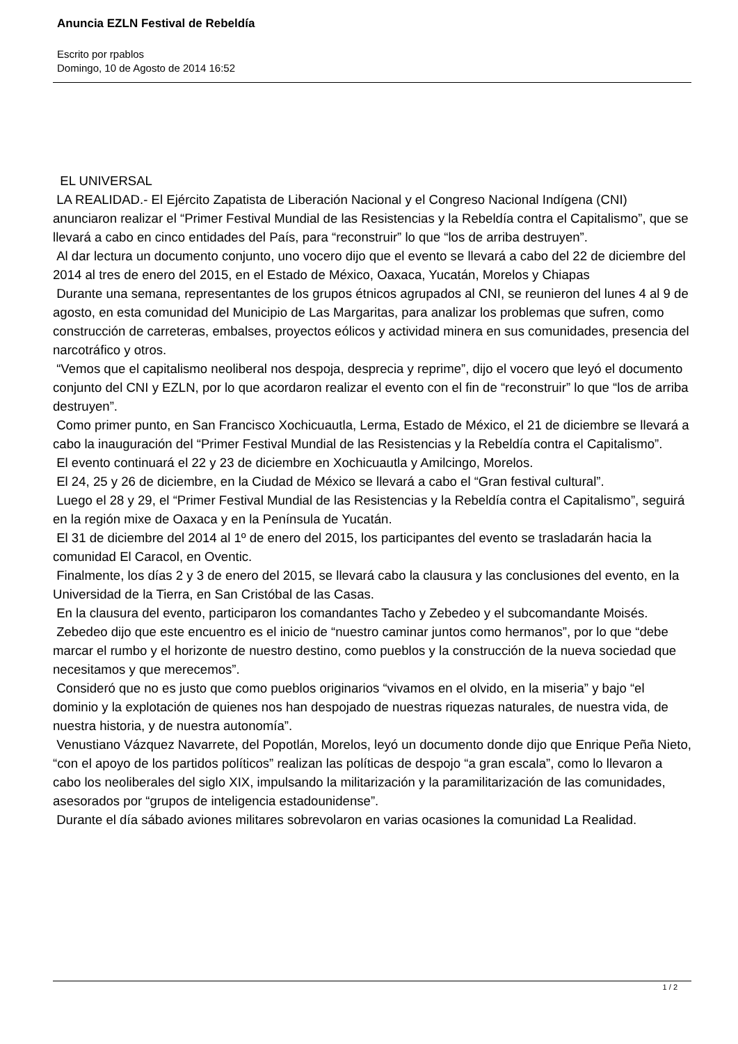Anuncia EZLN Festival de Rebeldía
Escrito por rpablos
Domingo, 10 de Agosto de 2014 16:52
EL UNIVERSAL
LA REALIDAD.- El Ejército Zapatista de Liberación Nacional y el Congreso Nacional Indígena (CNI) anunciaron realizar el “Primer Festival Mundial de las Resistencias y la Rebeldía contra el Capitalismo”, que se llevará a cabo en cinco entidades del País, para “reconstruir” lo que “los de arriba destruyen”.
Al dar lectura un documento conjunto, uno vocero dijo que el evento se llevará a cabo del 22 de diciembre del 2014 al tres de enero del 2015, en el Estado de México, Oaxaca, Yucatán, Morelos y Chiapas
Durante una semana, representantes de los grupos étnicos agrupados al CNI, se reunieron del lunes 4 al 9 de agosto, en esta comunidad del Municipio de Las Margaritas, para analizar los problemas que sufren, como construcción de carreteras, embalses, proyectos eólicos y actividad minera en sus comunidades, presencia del narcotráfico y otros.
“Vemos que el capitalismo neoliberal nos despoja, desprecia y reprime”, dijo el vocero que leyó el documento conjunto del CNI y EZLN, por lo que acordaron realizar el evento con el fin de “reconstruir” lo que “los de arriba destruyen”.
Como primer punto, en San Francisco Xochicuautla, Lerma, Estado de México, el 21 de diciembre se llevará a cabo la inauguración del “Primer Festival Mundial de las Resistencias y la Rebeldía contra el Capitalismo”.
El evento continuará el 22 y 23 de diciembre en Xochicuautla y Amilcingo, Morelos.
El 24, 25 y 26 de diciembre, en la Ciudad de México se llevará a cabo el “Gran festival cultural”.
Luego el 28 y 29, el “Primer Festival Mundial de las Resistencias y la Rebeldía contra el Capitalismo”, seguirá en la región mixe de Oaxaca y en la Península de Yucatán.
El 31 de diciembre del 2014 al 1º de enero del 2015, los participantes del evento se trasladarán hacia la comunidad El Caracol, en Oventic.
Finalmente, los días 2 y 3 de enero del 2015, se llevará cabo la clausura y las conclusiones del evento, en la Universidad de la Tierra, en San Cristóbal de las Casas.
En la clausura del evento, participaron los comandantes Tacho y Zebedeo y el subcomandante Moisés.
Zebedeo dijo que este encuentro es el inicio de “nuestro caminar juntos como hermanos”, por lo que “debe marcar el rumbo y el horizonte de nuestro destino, como pueblos y la construcción de la nueva sociedad que necesitamos y que merecemos”.
Consideró que no es justo que como pueblos originarios “vivamos en el olvido, en la miseria” y bajo “el dominio y la explotación de quienes nos han despojado de nuestras riquezas naturales, de nuestra vida, de nuestra historia, y de nuestra autonomía”.
Venustiano Vázquez Navarrete, del Popotlán, Morelos, leyó un documento donde dijo que Enrique Peña Nieto, “con el apoyo de los partidos políticos” realizan las políticas de despojo “a gran escala”, como lo llevaron a cabo los neoliberales del siglo XIX, impulsando la militarización y la paramilitarización de las comunidades, asesorados por “grupos de inteligencia estadounidense”.
Durante el día sábado aviones militares sobrevolaron en varias ocasiones la comunidad La Realidad.
1 / 2